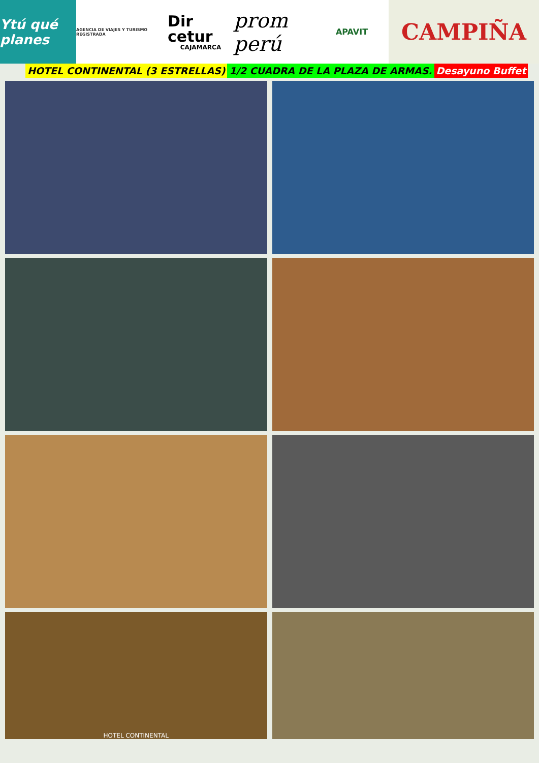Ytú qué planes
AGENCIA DE VIAJES Y TURISMO REGISTRADA
Dir cetur
CAJAMARCA
prom perú
APAVIT
CAMPIÑA
HOTEL CONTINENTAL (3 ESTRELLAS) 1/2 CUADRA DE LA PLAZA DE ARMAS. Desayuno Buffet
HOTEL CONTINENTAL